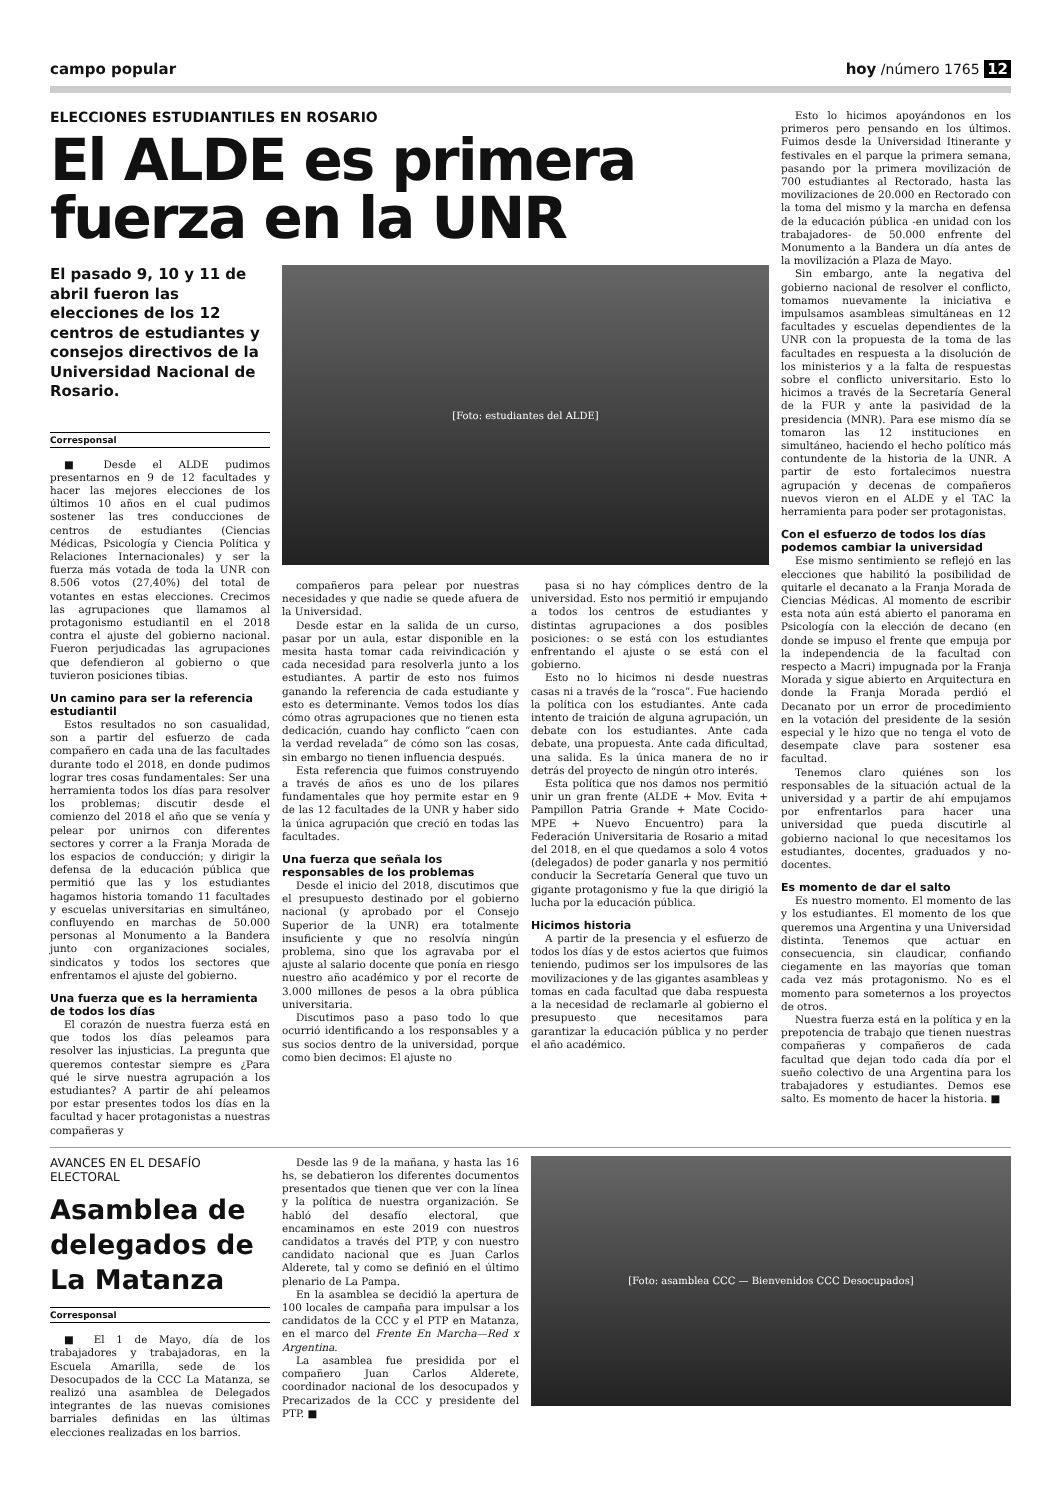campo popular hoy /número 1765 12
ELECCIONES ESTUDIANTILES EN ROSARIO
El ALDE es primera fuerza en la UNR
El pasado 9, 10 y 11 de abril fueron las elecciones de los 12 centros de estudiantes y consejos directivos de la Universidad Nacional de Rosario.
Corresponsal
■ Desde el ALDE pudimos presentarnos en 9 de 12 facultades y hacer las mejores elecciones de los últimos 10 años en el cual pudimos sostener las tres conducciones de centros de estudiantes (Ciencias Médicas, Psicología y Ciencia Política y Relaciones Internacionales) y ser la fuerza más votada de toda la UNR con 8.506 votos (27,40%) del total de votantes en estas elecciones. Crecimos las agrupaciones que llamamos al protagonismo estudiantil en el 2018 contra el ajuste del gobierno nacional. Fueron perjudicadas las agrupaciones que defendieron al gobierno o que tuvieron posiciones tibias.
Un camino para ser la referencia estudiantil
Estos resultados no son casualidad, son a partir del esfuerzo de cada compañero en cada una de las facultades durante todo el 2018, en donde pudimos lograr tres cosas fundamentales: Ser una herramienta todos los días para resolver los problemas; discutir desde el comienzo del 2018 el año que se venía y pelear por unirnos con diferentes sectores y correr a la Franja Morada de los espacios de conducción; y dirigir la defensa de la educación pública que permitió que las y los estudiantes hagamos historia tomando 11 facultades y escuelas universitarias en simultáneo, confluyendo en marchas de 50.000 personas al Monumento a la Bandera junto con organizaciones sociales, sindicatos y todos los sectores que enfrentamos el ajuste del gobierno.
Una fuerza que es la herramienta de todos los días
El corazón de nuestra fuerza está en que todos los días peleamos para resolver las injusticias. La pregunta que queremos contestar siempre es ¿Para qué le sirve nuestra agrupación a los estudiantes? A partir de ahí peleamos por estar presentes todos los días en la facultad y hacer protagonistas a nuestras compañeras y
[Foto: estudiantes del ALDE]
compañeros para pelear por nuestras necesidades y que nadie se quede afuera de la Universidad.
Desde estar en la salida de un curso, pasar por un aula, estar disponible en la mesita hasta tomar cada reivindicación y cada necesidad para resolverla junto a los estudiantes. A partir de esto nos fuimos ganando la referencia de cada estudiante y esto es determinante. Vemos todos los días cómo otras agrupaciones que no tienen esta dedicación, cuando hay conflicto “caen con la verdad revelada” de cómo son las cosas, sin embargo no tienen influencia después.
Esta referencia que fuimos construyendo a través de años es uno de los pilares fundamentales que hoy permite estar en 9 de las 12 facultades de la UNR y haber sido la única agrupación que creció en todas las facultades.
Una fuerza que señala los responsables de los problemas
Desde el inicio del 2018, discutimos que el presupuesto destinado por el gobierno nacional (y aprobado por el Consejo Superior de la UNR) era totalmente insuficiente y que no resolvía ningún problema, sino que los agravaba por el ajuste al salario docente que ponía en riesgo nuestro año académico y por el recorte de 3.000 millones de pesos a la obra pública universitaria.
Discutimos paso a paso todo lo que ocurrió identificando a los responsables y a sus socios dentro de la universidad, porque como bien decimos: El ajuste no
pasa si no hay cómplices dentro de la universidad. Esto nos permitió ir empujando a todos los centros de estudiantes y distintas agrupaciones a dos posibles posiciones: o se está con los estudiantes enfrentando el ajuste o se está con el gobierno.
Esto no lo hicimos ni desde nuestras casas ni a través de la “rosca”. Fue haciendo la política con los estudiantes. Ante cada intento de traición de alguna agrupación, un debate con los estudiantes. Ante cada debate, una propuesta. Ante cada dificultad, una salida. Es la única manera de no ir detrás del proyecto de ningún otro interés.
Esta política que nos damos nos permitió unir un gran frente (ALDE + Mov. Evita + Pampillon Patria Grande + Mate Cocido-MPE + Nuevo Encuentro) para la Federación Universitaria de Rosario a mitad del 2018, en el que quedamos a solo 4 votos (delegados) de poder ganarla y nos permitió conducir la Secretaría General que tuvo un gigante protagonismo y fue la que dirigió la lucha por la educación pública.
Hicimos historia
A partir de la presencia y el esfuerzo de todos los días y de estos aciertos que fuimos teniendo, pudimos ser los impulsores de las movilizaciones y de las gigantes asambleas y tomas en cada facultad que daba respuesta a la necesidad de reclamarle al gobierno el presupuesto que necesitamos para garantizar la educación pública y no perder el año académico.
Esto lo hicimos apoyándonos en los primeros pero pensando en los últimos. Fuimos desde la Universidad Itinerante y festivales en el parque la primera semana, pasando por la primera movilización de 700 estudiantes al Rectorado, hasta las movilizaciones de 20.000 en Rectorado con la toma del mismo y la marcha en defensa de la educación pública -en unidad con los trabajadores- de 50.000 enfrente del Monumento a la Bandera un día antes de la movilización a Plaza de Mayo.
Sin embargo, ante la negativa del gobierno nacional de resolver el conflicto, tomamos nuevamente la iniciativa e impulsamos asambleas simultáneas en 12 facultades y escuelas dependientes de la UNR con la propuesta de la toma de las facultades en respuesta a la disolución de los ministerios y a la falta de respuestas sobre el conflicto universitario. Esto lo hicimos a través de la Secretaría General de la FUR y ante la pasividad de la presidencia (MNR). Para ese mismo día se tomaron las 12 instituciones en simultáneo, haciendo el hecho político más contundente de la historia de la UNR. A partir de esto fortalecimos nuestra agrupación y decenas de compañeros nuevos vieron en el ALDE y el TAC la herramienta para poder ser protagonistas.
Con el esfuerzo de todos los días podemos cambiar la universidad
Ese mismo sentimiento se reflejó en las elecciones que habilitó la posibilidad de quitarle el decanato a la Franja Morada de Ciencias Médicas. Al momento de escribir esta nota aún está abierto el panorama en Psicología con la elección de decano (en donde se impuso el frente que empuja por la independencia de la facultad con respecto a Macri) impugnada por la Franja Morada y sigue abierto en Arquitectura en donde la Franja Morada perdió el Decanato por un error de procedimiento en la votación del presidente de la sesión especial y le hizo que no tenga el voto de desempate clave para sostener esa facultad.
Tenemos claro quiénes son los responsables de la situación actual de la universidad y a partir de ahí empujamos por enfrentarlos para hacer una universidad que pueda discutirle al gobierno nacional lo que necesitamos los estudiantes, docentes, graduados y no-docentes.
Es momento de dar el salto
Es nuestro momento. El momento de las y los estudiantes. El momento de los que queremos una Argentina y una Universidad distinta. Tenemos que actuar en consecuencia, sin claudicar, confiando ciegamente en las mayorías que toman cada vez más protagonismo. No es el momento para someternos a los proyectos de otros.
Nuestra fuerza está en la política y en la prepotencia de trabajo que tienen nuestras compañeras y compañeros de cada facultad que dejan todo cada día por el sueño colectivo de una Argentina para los trabajadores y estudiantes. Demos ese salto. Es momento de hacer la historia. ■
AVANCES EN EL DESAFÍO ELECTORAL
Asamblea de delegados de La Matanza
Corresponsal
■ El 1 de Mayo, día de los trabajadores y trabajadoras, en la Escuela Amarilla, sede de los Desocupados de la CCC La Matanza, se realizó una asamblea de Delegados integrantes de las nuevas comisiones barriales definidas en las últimas elecciones realizadas en los barrios.
Desde las 9 de la mañana, y hasta las 16 hs, se debatieron los diferentes documentos presentados que tienen que ver con la línea y la política de nuestra organización. Se habló del desafío electoral, que encaminamos en este 2019 con nuestros candidatos a través del PTP, y con nuestro candidato nacional que es Juan Carlos Alderete, tal y como se definió en el último plenario de La Pampa.
En la asamblea se decidió la apertura de 100 locales de campaña para impulsar a los candidatos de la CCC y el PTP en Matanza, en el marco del Frente En Marcha—Red x Argentina.
La asamblea fue presidida por el compañero Juan Carlos Alderete, coordinador nacional de los desocupados y Precarizados de la CCC y presidente del PTP. ■
[Foto: asamblea CCC — Bienvenidos CCC Desocupados]